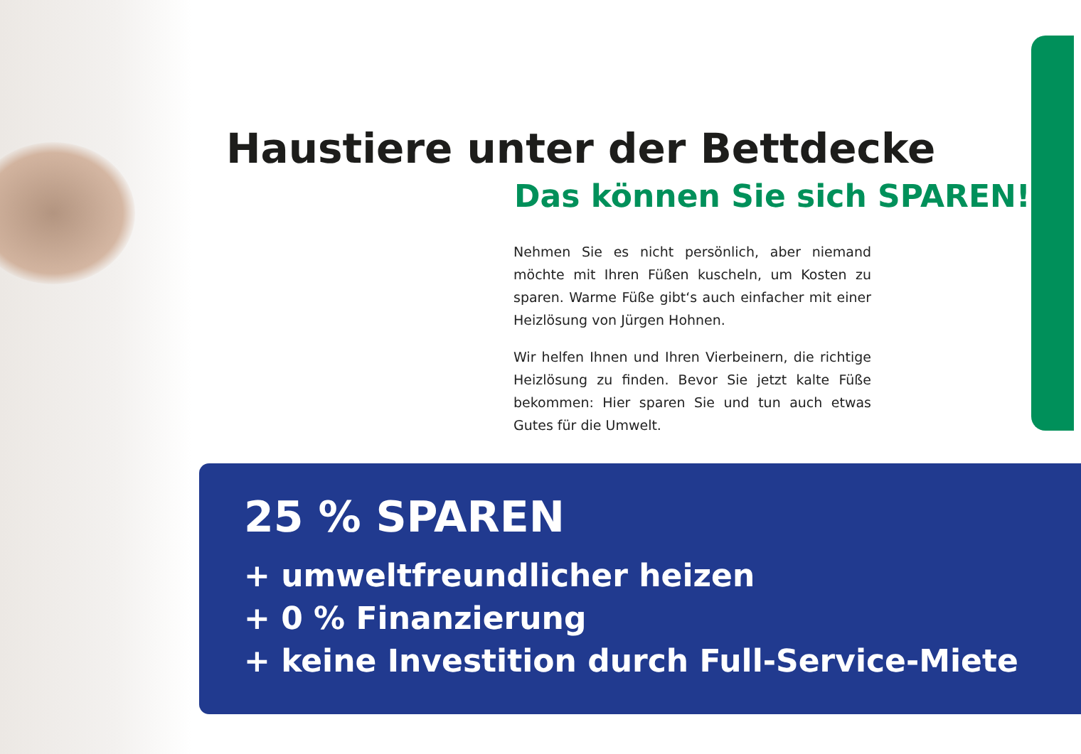Haustiere unter der Bettdecke
Das können Sie sich SPAREN!
Nehmen Sie es nicht persönlich, aber niemand möchte mit Ihren Füßen kuscheln, um Kosten zu sparen. Warme Füße gibt‘s auch einfacher mit einer Heizlösung von Jürgen Hohnen.
Wir helfen Ihnen und Ihren Vierbeinern, die richtige Heizlösung zu finden. Bevor Sie jetzt kalte Füße bekommen: Hier sparen Sie und tun auch etwas Gutes für die Umwelt.
25 % SPAREN
+ umweltfreundlicher heizen
+ 0 % Finanzierung
+ keine Investition durch Full-Service-Miete